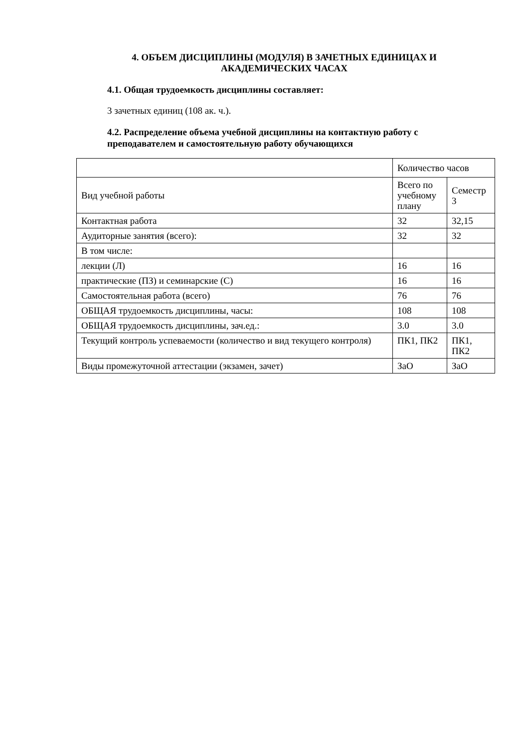4. ОБЪЕМ ДИСЦИПЛИНЫ (МОДУЛЯ) В ЗАЧЕТНЫХ ЕДИНИЦАХ И АКАДЕМИЧЕСКИХ ЧАСАХ
4.1. Общая трудоемкость дисциплины составляет:
3 зачетных единиц (108 ак. ч.).
4.2. Распределение объема учебной дисциплины на контактную работу с преподавателем и самостоятельную работу обучающихся
| | Количество часов | |
| Вид учебной работы | Всего по учебному плану | Семестр 3 |
| Контактная работа | 32 | 32,15 |
| Аудиторные занятия (всего): | 32 | 32 |
| В том числе: | | |
| лекции (Л) | 16 | 16 |
| практические (ПЗ) и семинарские (С) | 16 | 16 |
| Самостоятельная работа (всего) | 76 | 76 |
| ОБЩАЯ трудоемкость дисциплины, часы: | 108 | 108 |
| ОБЩАЯ трудоемкость дисциплины, зач.ед.: | 3.0 | 3.0 |
| Текущий контроль успеваемости (количество и вид текущего контроля) | ПК1, ПК2 | ПК1, ПК2 |
| Виды промежуточной аттестации (экзамен, зачет) | ЗаО | ЗаО |